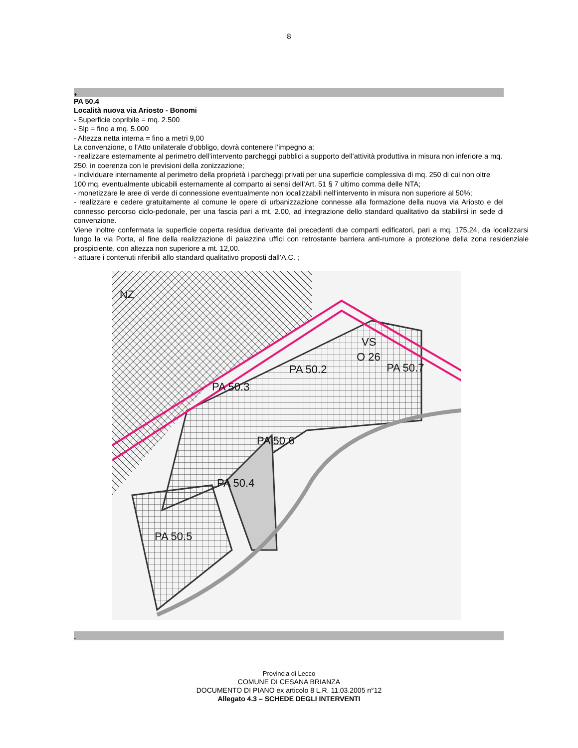8
+
PA 50.4
Località nuova via Ariosto - Bonomi
- Superficie copribile = mq. 2.500
- Slp = fino a mq. 5.000
- Altezza netta interna = fino a metri 9,00
La convenzione, o l’Atto unilaterale d’obbligo, dovrà contenere l’impegno a:
- realizzare esternamente al perimetro dell’intervento parcheggi pubblici a supporto dell’attività produttiva in misura non inferiore a mq. 250, in coerenza con le previsioni della zonizzazione;
- individuare internamente al perimetro della proprietà i parcheggi privati per una superficie complessiva di mq. 250 di cui non oltre 100 mq. eventualmente ubicabili esternamente al comparto ai sensi dell’Art. 51 § 7 ultimo comma delle NTA;
- monetizzare le aree di verde di connessione eventualmente non localizzabili nell’intervento in misura non superiore al 50%;
- realizzare e cedere gratuitamente al comune le opere di urbanizzazione connesse alla formazione della nuova via Ariosto e del connesso percorso ciclo-pedonale, per una fascia pari a mt. 2.00, ad integrazione dello standard qualitativo da stabilirsi in sede di convenzione.
Viene inoltre confermata la superficie coperta residua derivante dai precedenti due comparti edificatori, pari a mq. 175,24, da localizzarsi lungo la via Porta, al fine della realizzazione di palazzina uffici con retrostante barriera anti-rumore a protezione della zona residenziale prospiciente, con altezza non superiore a mt. 12,00.
- attuare i contenuti riferibili allo standard qualitativo proposti dall’A.C. ;
PA 50.2
PA 50.3
PA 50.6
PA 50.4
PA 50.5
PA 50.7
VS
O 26
NZ
-
Provincia di Lecco
COMUNE DI CESANA BRIANZA
DOCUMENTO DI PIANO ex articolo 8 L.R. 11.03.2005 n°12
Allegato 4.3 – SCHEDE DEGLI INTERVENTI